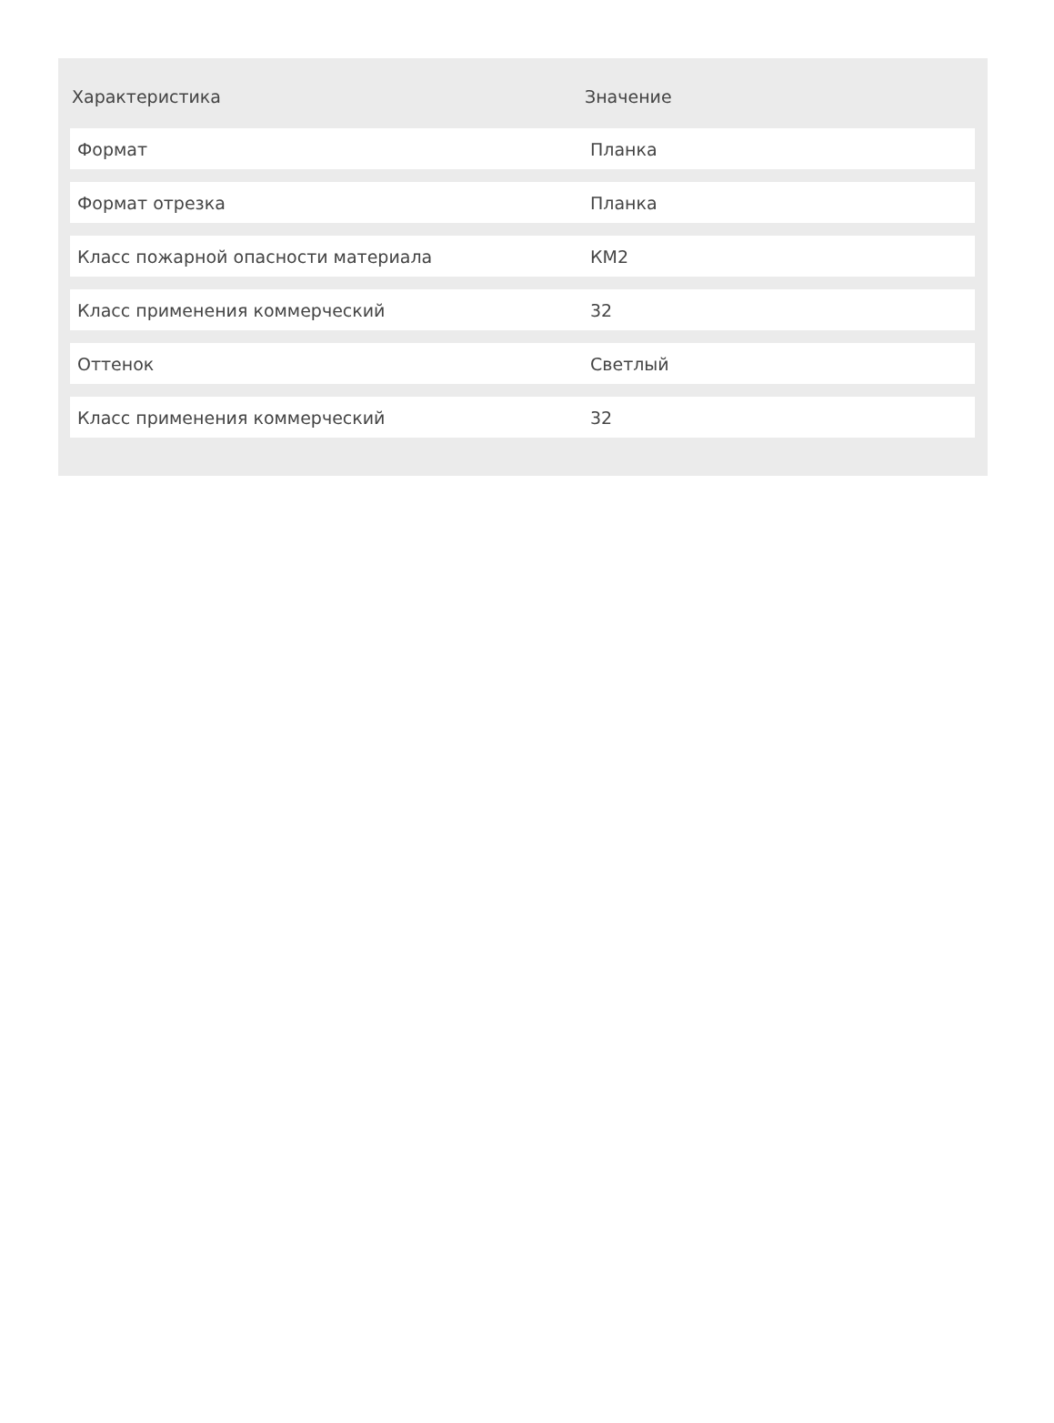| Характеристика | Значение |
| --- | --- |
| Формат | Планка |
| Формат отрезка | Планка |
| Класс пожарной опасности материала | КМ2 |
| Класс применения коммерческий | 32 |
| Оттенок | Светлый |
| Класс применения коммерческий | 32 |